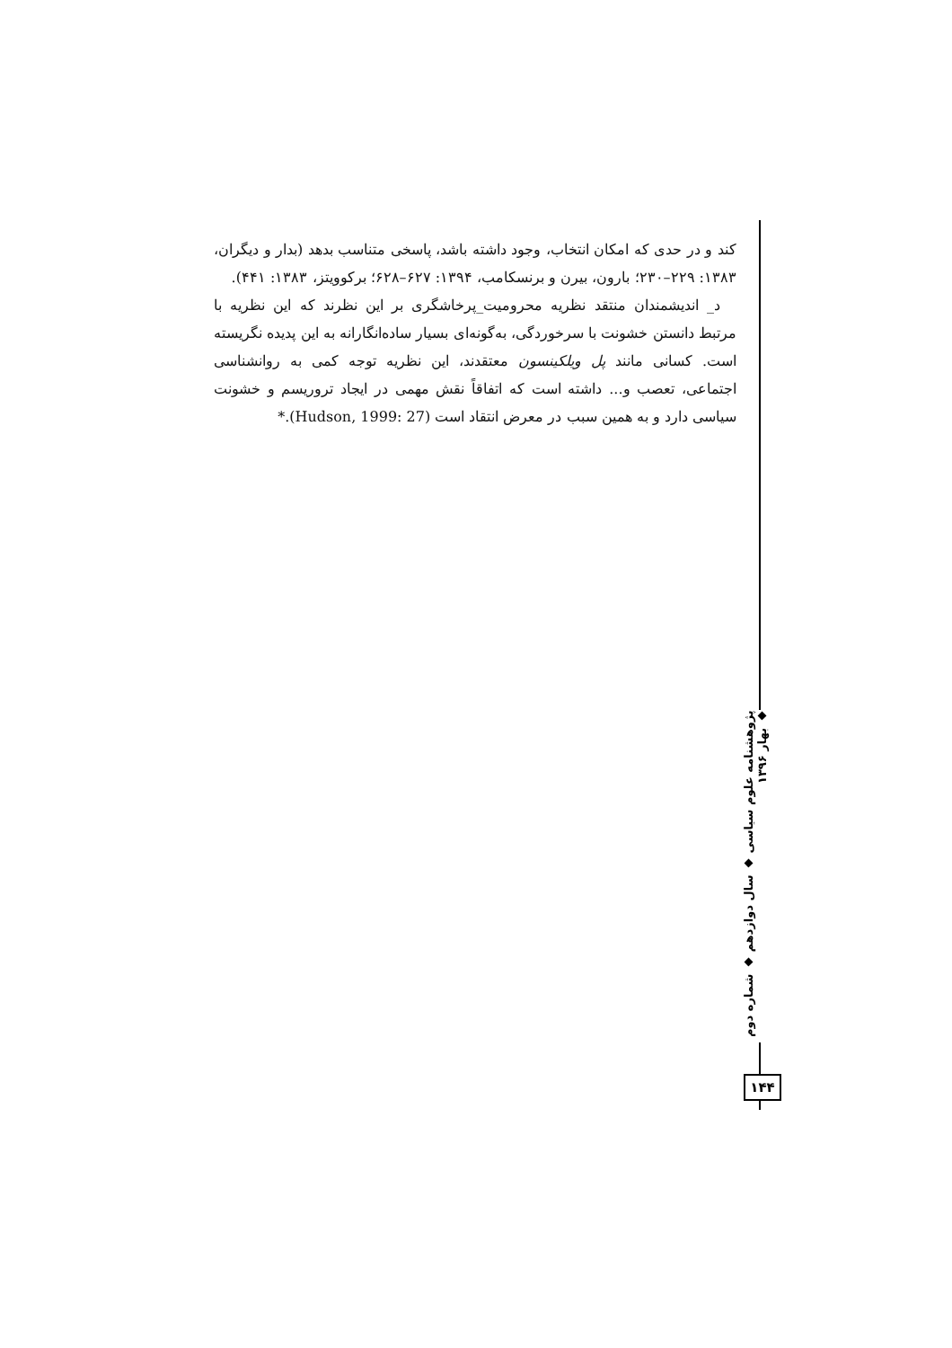کند و در حدی که امکان انتخاب، وجود داشته باشد، پاسخی متناسب بدهد (بدار و دیگران، ۱۳۸۳: ۲۲۹–۲۳۰؛ بارون، بیرن و برنسکامب، ۱۳۹۴: ۶۲۷–۶۲۸؛ برکوویتز، ۱۳۸۳: ۴۴۱).
د_ اندیشمندان منتقد نظریه محرومیت_پرخاشگری بر این نظرند که این نظریه با مرتبط دانستن خشونت با سرخوردگی، به‌گونه‌ای بسیار ساده‌انگارانه به این پدیده نگریسته است. کسانی مانند پل ویلکینسون معتقدند، این نظریه توجه کمی به روانشناسی اجتماعی، تعصب و... داشته است که اتفاقاً نقش مهمی در ایجاد تروریسم و خشونت سیاسی دارد و به همین سبب در معرض انتقاد است (Hudson, 1999: 27).*
پژوهشنامه علوم سیاسی ◆ سال دوازدهم ◆ شماره دوم ◆ بهار ۱۳۹۶
۱۴۴